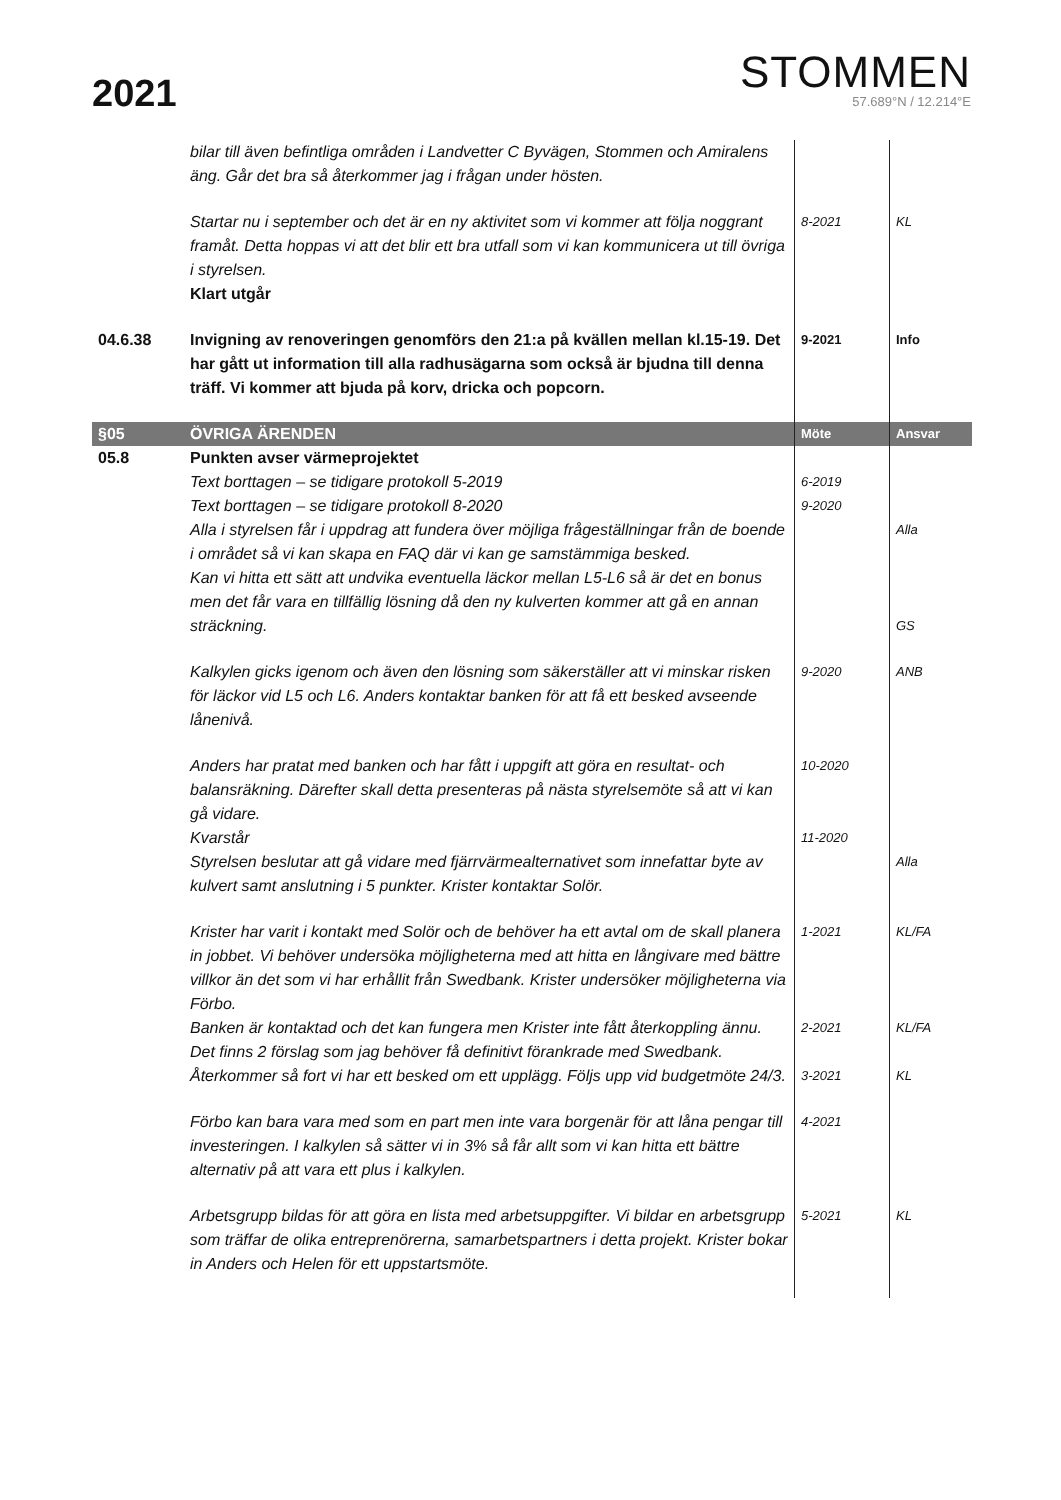2021
STOMMEN
57.689°N / 12.214°E
| | bilar till även befintliga områden i Landvetter C Byvägen, Stommen och Amiralens äng. Går det bra så återkommer jag i frågan under hösten. | | |
| | Startar nu i september och det är en ny aktivitet som vi kommer att följa noggrant framåt. Detta hoppas vi att det blir ett bra utfall som vi kan kommunicera ut till övriga i styrelsen. Klart utgår | 8-2021 | KL |
| 04.6.38 | Invigning av renoveringen genomförs den 21:a på kvällen mellan kl.15-19. Det har gått ut information till alla radhusägarna som också är bjudna till denna träff. Vi kommer att bjuda på korv, dricka och popcorn. | 9-2021 | Info |
| §05 | ÖVRIGA ÄRENDEN | Möte | Ansvar |
| 05.8 | Punkten avser värmeprojektet Text borttagen – se tidigare protokoll 5-2019 Text borttagen – se tidigare protokoll 8-2020 Alla i styrelsen får i uppdrag att fundera över möjliga frågeställningar från de boende i området så vi kan skapa en FAQ där vi kan ge samstämmiga besked. Kan vi hitta ett sätt att undvika eventuella läckor mellan L5-L6 så är det en bonus men det får vara en tillfällig lösning då den ny kulverten kommer att gå en annan sträckning. | 6-2019 9-2020 | Alla GS |
| | Kalkylen gicks igenom och även den lösning som säkerställer att vi minskar risken för läckor vid L5 och L6. Anders kontaktar banken för att få ett besked avseende lånenivå. | 9-2020 | ANB |
| | Anders har pratat med banken och har fått i uppgift att göra en resultat- och balansräkning. Därefter skall detta presenteras på nästa styrelsemöte så att vi kan gå vidare. Kvarstår Styrelsen beslutar att gå vidare med fjärrvärmealternativet som innefattar byte av kulvert samt anslutning i 5 punkter. Krister kontaktar Solör. | 10-2020 11-2020 | Alla |
| | Krister har varit i kontakt med Solör och de behöver ha ett avtal om de skall planera in jobbet. Vi behöver undersöka möjligheterna med att hitta en långivare med bättre villkor än det som vi har erhållit från Swedbank. Krister undersöker möjligheterna via Förbo. Banken är kontaktad och det kan fungera men Krister inte fått återkoppling ännu. Det finns 2 förslag som jag behöver få definitivt förankrade med Swedbank. Återkommer så fort vi har ett besked om ett upplägg. Följs upp vid budgetmöte 24/3. | 1-2021 2-2021 3-2021 | KL/FA KL/FA KL |
| | Förbo kan bara vara med som en part men inte vara borgenär för att låna pengar till investeringen. I kalkylen så sätter vi in 3% så får allt som vi kan hitta ett bättre alternativ på att vara ett plus i kalkylen. | 4-2021 | |
| | Arbetsgrupp bildas för att göra en lista med arbetsuppgifter. Vi bildar en arbetsgrupp som träffar de olika entreprenörerna, samarbetspartners i detta projekt. Krister bokar in Anders och Helen för ett uppstartsmöte. | 5-2021 | KL |